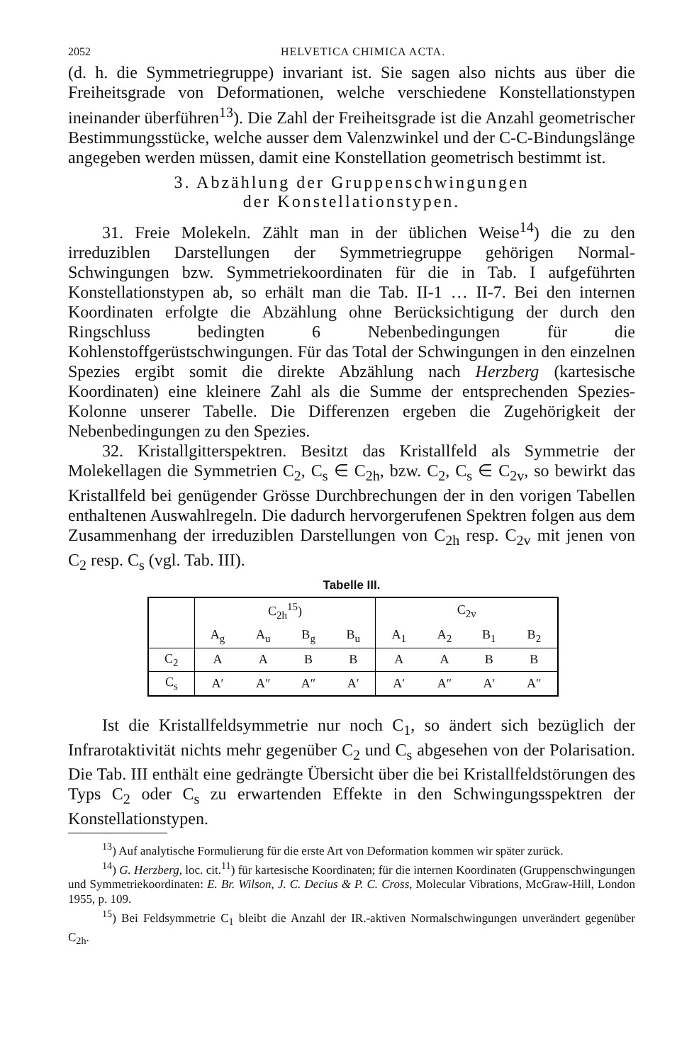2052 HELVETICA CHIMICA ACTA.
(d. h. die Symmetriegruppe) invariant ist. Sie sagen also nichts aus über die Freiheitsgrade von Deformationen, welche verschiedene Konstellationstypen ineinander überführen<sup>13</sup>). Die Zahl der Freiheitsgrade ist die Anzahl geometrischer Bestimmungsstücke, welche ausser dem Valenzwinkel und der C-C-Bindungslänge angegeben werden müssen, damit eine Konstellation geometrisch bestimmt ist.
3. Abzählung der Gruppenschwingungen
der Konstellationstypen.
31. Freie Molekeln. Zählt man in der üblichen Weise<sup>14</sup>) die zu den irreduziblen Darstellungen der Symmetriegruppe gehörigen Normal-Schwingungen bzw. Symmetriekoordinaten für die in Tab. I aufgeführten Konstellationstypen ab, so erhält man die Tab. II-1 … II-7. Bei den internen Koordinaten erfolgte die Abzählung ohne Berücksichtigung der durch den Ringschluss bedingten 6 Nebenbedingungen für die Kohlenstoffgerüstschwingungen. Für das Total der Schwingungen in den einzelnen Spezies ergibt somit die direkte Abzählung nach Herzberg (kartesische Koordinaten) eine kleinere Zahl als die Summe der entsprechenden Spezies-Kolonne unserer Tabelle. Die Differenzen ergeben die Zugehörigkeit der Nebenbedingungen zu den Spezies.
32. Kristallgitterspektren. Besitzt das Kristallfeld als Symmetrie der Molekellagen die Symmetrien C<sub>2</sub>, C<sub>s</sub> ∈ C<sub>2h</sub>, bzw. C<sub>2</sub>, C<sub>s</sub> ∈ C<sub>2v</sub>, so bewirkt das Kristallfeld bei genügender Grösse Durchbrechungen der in den vorigen Tabellen enthaltenen Auswahlregeln. Die dadurch hervorgerufenen Spektren folgen aus dem Zusammenhang der irreduziblen Darstellungen von C<sub>2h</sub> resp. C<sub>2v</sub> mit jenen von C<sub>2</sub> resp. C<sub>s</sub> (vgl. Tab. III).
Tabelle III.
| | C<sub>2h</sub><sup>15</sup>) | | | | C<sub>2v</sub> | | | |
| | A<sub>g</sub> | A<sub>u</sub> | B<sub>g</sub> | B<sub>u</sub> | A<sub>1</sub> | A<sub>2</sub> | B<sub>1</sub> | B<sub>2</sub> |
| C<sub>2</sub> | A | A | B | B | A | A | B | B |
| C<sub>s</sub> | A′ | A″ | A″ | A′ | A′ | A″ | A′ | A″ |
Ist die Kristallfeldsymmetrie nur noch C<sub>1</sub>, so ändert sich bezüglich der Infrarotaktivität nichts mehr gegenüber C<sub>2</sub> und C<sub>s</sub> abgesehen von der Polarisation. Die Tab. III enthält eine gedrängte Übersicht über die bei Kristallfeldstörungen des Typs C<sub>2</sub> oder C<sub>s</sub> zu erwartenden Effekte in den Schwingungsspektren der Konstellationstypen.
<sup>13</sup>) Auf analytische Formulierung für die erste Art von Deformation kommen wir später zurück.
<sup>14</sup>) G. Herzberg, loc. cit.<sup>11</sup>) für kartesische Koordinaten; für die internen Koordinaten (Gruppenschwingungen und Symmetriekoordinaten: E. Br. Wilson, J. C. Decius & P. C. Cross, Molecular Vibrations, McGraw-Hill, London 1955, p. 109.
<sup>15</sup>) Bei Feldsymmetrie C<sub>1</sub> bleibt die Anzahl der IR.-aktiven Normalschwingungen unverändert gegenüber C<sub>2h</sub>.